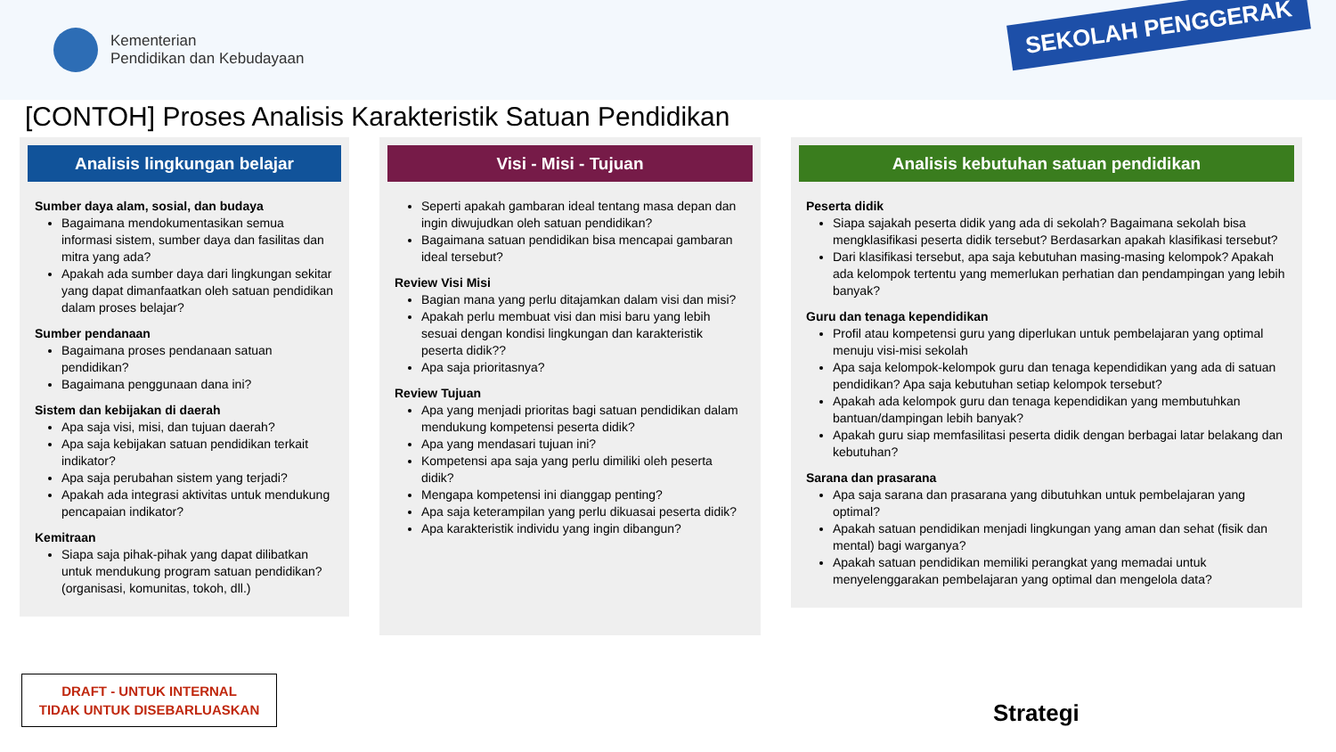Kementerian
Pendidikan dan Kebudayaan
SEKOLAH PENGGERAK
[CONTOH] Proses Analisis Karakteristik Satuan Pendidikan
Analisis lingkungan belajar
Sumber daya alam, sosial, dan budaya
Bagaimana mendokumentasikan semua informasi sistem, sumber daya dan fasilitas dan mitra yang ada?
Apakah ada sumber daya dari lingkungan sekitar yang dapat dimanfaatkan oleh satuan pendidikan dalam proses belajar?
Sumber pendanaan
Bagaimana proses pendanaan satuan pendidikan?
Bagaimana penggunaan dana ini?
Sistem dan kebijakan di daerah
Apa saja visi, misi, dan tujuan daerah?
Apa saja kebijakan satuan pendidikan terkait indikator?
Apa saja perubahan sistem yang terjadi?
Apakah ada integrasi aktivitas untuk mendukung pencapaian indikator?
Kemitraan
Siapa saja pihak-pihak yang dapat dilibatkan untuk mendukung program satuan pendidikan? (organisasi, komunitas, tokoh, dll.)
Visi - Misi - Tujuan
Seperti apakah gambaran ideal tentang masa depan dan ingin diwujudkan oleh satuan pendidikan?
Bagaimana satuan pendidikan bisa mencapai gambaran ideal tersebut?
Review Visi Misi
Bagian mana yang perlu ditajamkan dalam visi dan misi?
Apakah perlu membuat visi dan misi baru yang lebih sesuai dengan kondisi lingkungan dan karakteristik peserta didik??
Apa saja prioritasnya?
Review Tujuan
Apa yang menjadi prioritas bagi satuan pendidikan dalam mendukung kompetensi peserta didik?
Apa yang mendasari tujuan ini?
Kompetensi apa saja yang perlu dimiliki oleh peserta didik?
Mengapa kompetensi ini dianggap penting?
Apa saja keterampilan yang perlu dikuasai peserta didik?
Apa karakteristik individu yang ingin dibangun?
Analisis kebutuhan satuan pendidikan
Peserta didik
Siapa sajakah peserta didik yang ada di sekolah? Bagaimana sekolah bisa mengklasifikasi peserta didik tersebut? Berdasarkan apakah klasifikasi tersebut?
Dari klasifikasi tersebut, apa saja kebutuhan masing-masing kelompok? Apakah ada kelompok tertentu yang memerlukan perhatian dan pendampingan yang lebih banyak?
Guru dan tenaga kependidikan
Profil atau kompetensi guru yang diperlukan untuk pembelajaran yang optimal menuju visi-misi sekolah
Apa saja kelompok-kelompok guru dan tenaga kependidikan yang ada di satuan pendidikan? Apa saja kebutuhan setiap kelompok tersebut?
Apakah ada kelompok guru dan tenaga kependidikan yang membutuhkan bantuan/dampingan lebih banyak?
Apakah guru siap memfasilitasi peserta didik dengan berbagai latar belakang dan kebutuhan?
Sarana dan prasarana
Apa saja sarana dan prasarana yang dibutuhkan untuk pembelajaran yang optimal?
Apakah satuan pendidikan menjadi lingkungan yang aman dan sehat (fisik dan mental) bagi warganya?
Apakah satuan pendidikan memiliki perangkat yang memadai untuk menyelenggarakan pembelajaran yang optimal dan mengelola data?
DRAFT - UNTUK INTERNAL
TIDAK UNTUK DISEBARLUASKAN
Strategi